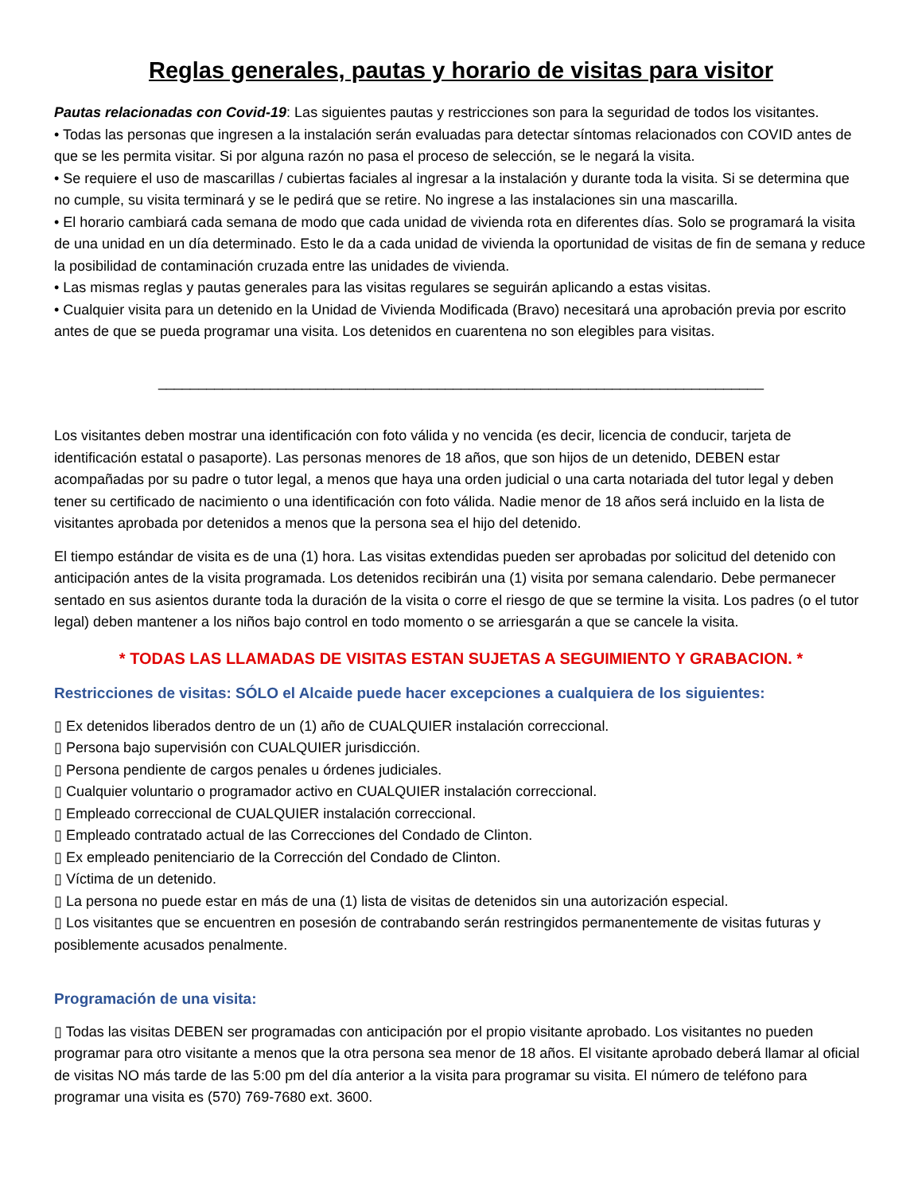Reglas generales, pautas y horario de visitas para visitor
Pautas relacionadas con Covid-19: Las siguientes pautas y restricciones son para la seguridad de todos los visitantes.
• Todas las personas que ingresen a la instalación serán evaluadas para detectar síntomas relacionados con COVID antes de que se les permita visitar. Si por alguna razón no pasa el proceso de selección, se le negará la visita.
• Se requiere el uso de mascarillas / cubiertas faciales al ingresar a la instalación y durante toda la visita. Si se determina que no cumple, su visita terminará y se le pedirá que se retire. No ingrese a las instalaciones sin una mascarilla.
• El horario cambiará cada semana de modo que cada unidad de vivienda rota en diferentes días. Solo se programará la visita de una unidad en un día determinado. Esto le da a cada unidad de vivienda la oportunidad de visitas de fin de semana y reduce la posibilidad de contaminación cruzada entre las unidades de vivienda.
• Las mismas reglas y pautas generales para las visitas regulares se seguirán aplicando a estas visitas.
• Cualquier visita para un detenido en la Unidad de Vivienda Modificada (Bravo) necesitará una aprobación previa por escrito antes de que se pueda programar una visita. Los detenidos en cuarentena no son elegibles para visitas.
____________________________________________________________________________
Los visitantes deben mostrar una identificación con foto válida y no vencida (es decir, licencia de conducir, tarjeta de identificación estatal o pasaporte). Las personas menores de 18 años, que son hijos de un detenido, DEBEN estar acompañadas por su padre o tutor legal, a menos que haya una orden judicial o una carta notariada del tutor legal y deben tener su certificado de nacimiento o una identificación con foto válida. Nadie menor de 18 años será incluido en la lista de visitantes aprobada por detenidos a menos que la persona sea el hijo del detenido.
El tiempo estándar de visita es de una (1) hora. Las visitas extendidas pueden ser aprobadas por solicitud del detenido con anticipación antes de la visita programada. Los detenidos recibirán una (1) visita por semana calendario. Debe permanecer sentado en sus asientos durante toda la duración de la visita o corre el riesgo de que se termine la visita. Los padres (o el tutor legal) deben mantener a los niños bajo control en todo momento o se arriesgarán a que se cancele la visita.
* TODAS LAS LLAMADAS DE VISITAS ESTAN SUJETAS A SEGUIMIENTO Y GRABACION. *
Restricciones de visitas: SÓLO el Alcaide puede hacer excepciones a cualquiera de los siguientes:
▯ Ex detenidos liberados dentro de un (1) año de CUALQUIER instalación correccional.
▯ Persona bajo supervisión con CUALQUIER jurisdicción.
▯ Persona pendiente de cargos penales u órdenes judiciales.
▯ Cualquier voluntario o programador activo en CUALQUIER instalación correccional.
▯ Empleado correccional de CUALQUIER instalación correccional.
▯ Empleado contratado actual de las Correcciones del Condado de Clinton.
▯ Ex empleado penitenciario de la Corrección del Condado de Clinton.
▯ Víctima de un detenido.
▯ La persona no puede estar en más de una (1) lista de visitas de detenidos sin una autorización especial.
▯ Los visitantes que se encuentren en posesión de contrabando serán restringidos permanentemente de visitas futuras y posiblemente acusados penalmente.
Programación de una visita:
▯ Todas las visitas DEBEN ser programadas con anticipación por el propio visitante aprobado. Los visitantes no pueden programar para otro visitante a menos que la otra persona sea menor de 18 años. El visitante aprobado deberá llamar al oficial de visitas NO más tarde de las 5:00 pm del día anterior a la visita para programar su visita. El número de teléfono para programar una visita es (570) 769-7680 ext. 3600.